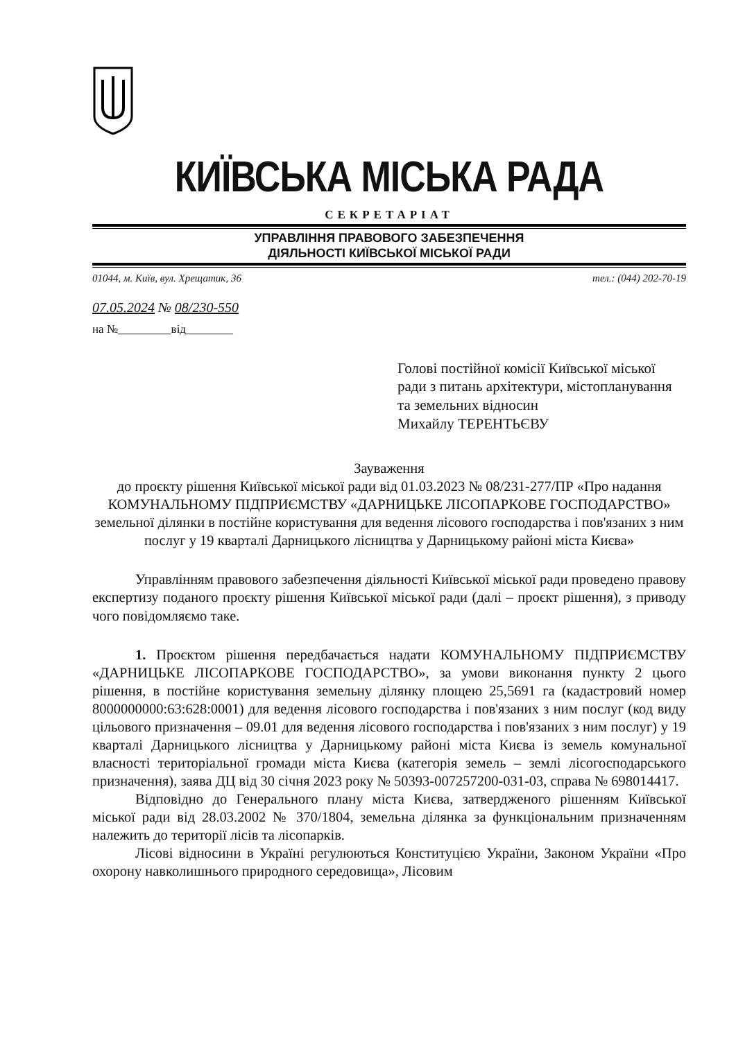КИЇВСЬКА МІСЬКА РАДА
СЕКРЕТАРІАТ
УПРАВЛІННЯ ПРАВОВОГО ЗАБЕЗПЕЧЕННЯ
ДІЯЛЬНОСТІ КИЇВСЬКОЇ МІСЬКОЇ РАДИ
01044, м. Київ, вул. Хрещатик, 36 тел.: (044) 202-70-19
07.05.2024 № 08/230-550
на №_________від________
Голові постійної комісії Київської міської ради з питань архітектури, містопланування та земельних відносин
Михайлу ТЕРЕНТЬЄВУ
Зауваження
до проєкту рішення Київської міської ради від 01.03.2023 № 08/231-277/ПР «Про надання КОМУНАЛЬНОМУ ПІДПРИЄМСТВУ «ДАРНИЦЬКЕ ЛІСОПАРКОВЕ ГОСПОДАРСТВО» земельної ділянки в постійне користування для ведення лісового господарства і пов'язаних з ним послуг у 19 кварталі Дарницького лісництва у Дарницькому районі міста Києва»
Управлінням правового забезпечення діяльності Київської міської ради проведено правову експертизу поданого проєкту рішення Київської міської ради (далі – проєкт рішення), з приводу чого повідомляємо таке.
1. Проєктом рішення передбачається надати КОМУНАЛЬНОМУ ПІДПРИЄМСТВУ «ДАРНИЦЬКЕ ЛІСОПАРКОВЕ ГОСПОДАРСТВО», за умови виконання пункту 2 цього рішення, в постійне користування земельну ділянку площею 25,5691 га (кадастровий номер 8000000000:63:628:0001) для ведення лісового господарства і пов'язаних з ним послуг (код виду цільового призначення – 09.01 для ведення лісового господарства і пов'язаних з ним послуг) у 19 кварталі Дарницького лісництва у Дарницькому районі міста Києва із земель комунальної власності територіальної громади міста Києва (категорія земель – землі лісогосподарського призначення), заява ДЦ від 30 січня 2023 року № 50393-007257200-031-03, справа № 698014417.
Відповідно до Генерального плану міста Києва, затвердженого рішенням Київської міської ради від 28.03.2002 № 370/1804, земельна ділянка за функціональним призначенням належить до території лісів та лісопарків.
Лісові відносини в Україні регулюються Конституцією України, Законом України «Про охорону навколишнього природного середовища», Лісовим